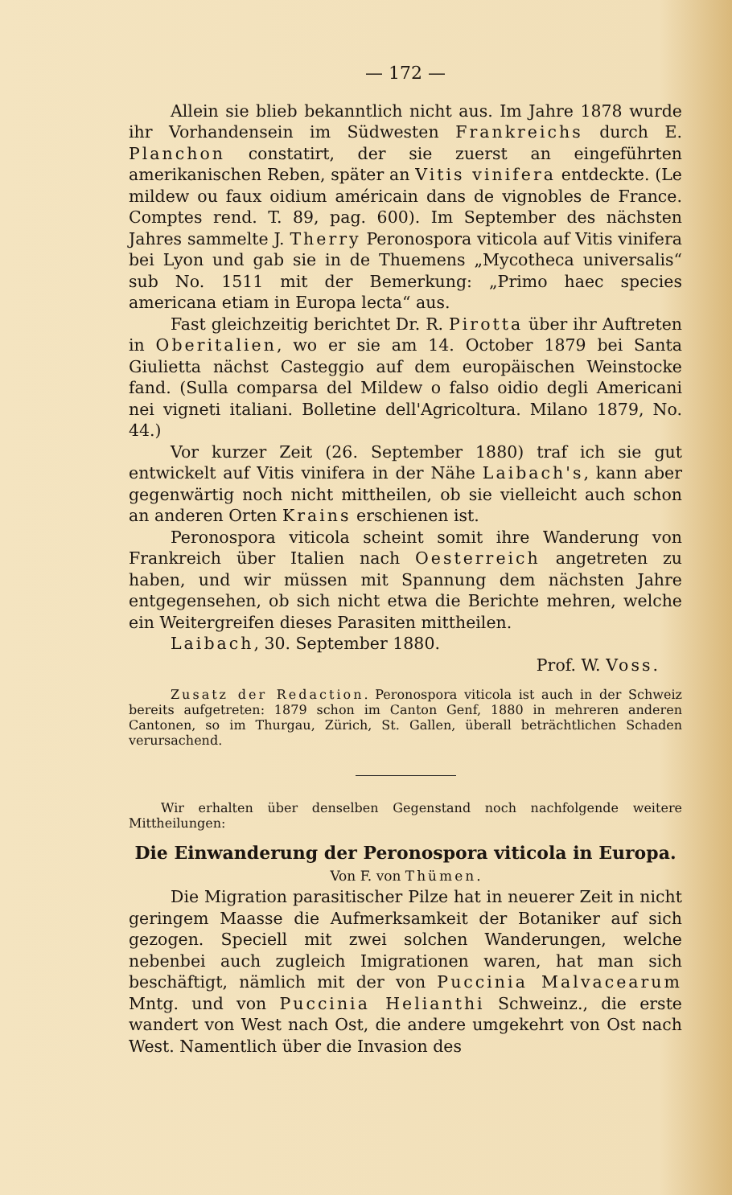— 172 —
Allein sie blieb bekanntlich nicht aus. Im Jahre 1878 wurde ihr Vorhandensein im Südwesten Frankreichs durch E. Planchon constatirt, der sie zuerst an eingeführten amerikanischen Reben, später an Vitis vinifera entdeckte. (Le mildew ou faux oidium américain dans de vignobles de France. Comptes rend. T. 89, pag. 600). Im September des nächsten Jahres sammelte J. Therry Peronospora viticola auf Vitis vinifera bei Lyon und gab sie in de Thuemens „Mycotheca universalis“ sub No. 1511 mit der Bemerkung: „Primo haec species americana etiam in Europa lecta“ aus.
Fast gleichzeitig berichtet Dr. R. Pirotta über ihr Auftreten in Oberitalien, wo er sie am 14. October 1879 bei Santa Giulietta nächst Casteggio auf dem europäischen Weinstocke fand. (Sulla comparsa del Mildew o falso oidio degli Americani nei vigneti italiani. Bolletine dell'Agricoltura. Milano 1879, No. 44.)
Vor kurzer Zeit (26. September 1880) traf ich sie gut entwickelt auf Vitis vinifera in der Nähe Laibach's, kann aber gegenwärtig noch nicht mittheilen, ob sie vielleicht auch schon an anderen Orten Krains erschienen ist.
Peronospora viticola scheint somit ihre Wanderung von Frankreich über Italien nach Oesterreich angetreten zu haben, und wir müssen mit Spannung dem nächsten Jahre entgegensehen, ob sich nicht etwa die Berichte mehren, welche ein Weitergreifen dieses Parasiten mittheilen.
Laibach, 30. September 1880.
Prof. W. Voss.
Zusatz der Redaction. Peronospora viticola ist auch in der Schweiz bereits aufgetreten: 1879 schon im Canton Genf, 1880 in mehreren anderen Cantonen, so im Thurgau, Zürich, St. Gallen, überall beträchtlichen Schaden verursachend.
Wir erhalten über denselben Gegenstand noch nachfolgende weitere Mittheilungen:
Die Einwanderung der Peronospora viticola in Europa.
Von F. von Thümen.
Die Migration parasitischer Pilze hat in neuerer Zeit in nicht geringem Maasse die Aufmerksamkeit der Botaniker auf sich gezogen. Speciell mit zwei solchen Wanderungen, welche nebenbei auch zugleich Imigrationen waren, hat man sich beschäftigt, nämlich mit der von Puccinia Malvacearum Mntg. und von Puccinia Helianthi Schweinz., die erste wandert von West nach Ost, die andere umgekehrt von Ost nach West. Namentlich über die Invasion des